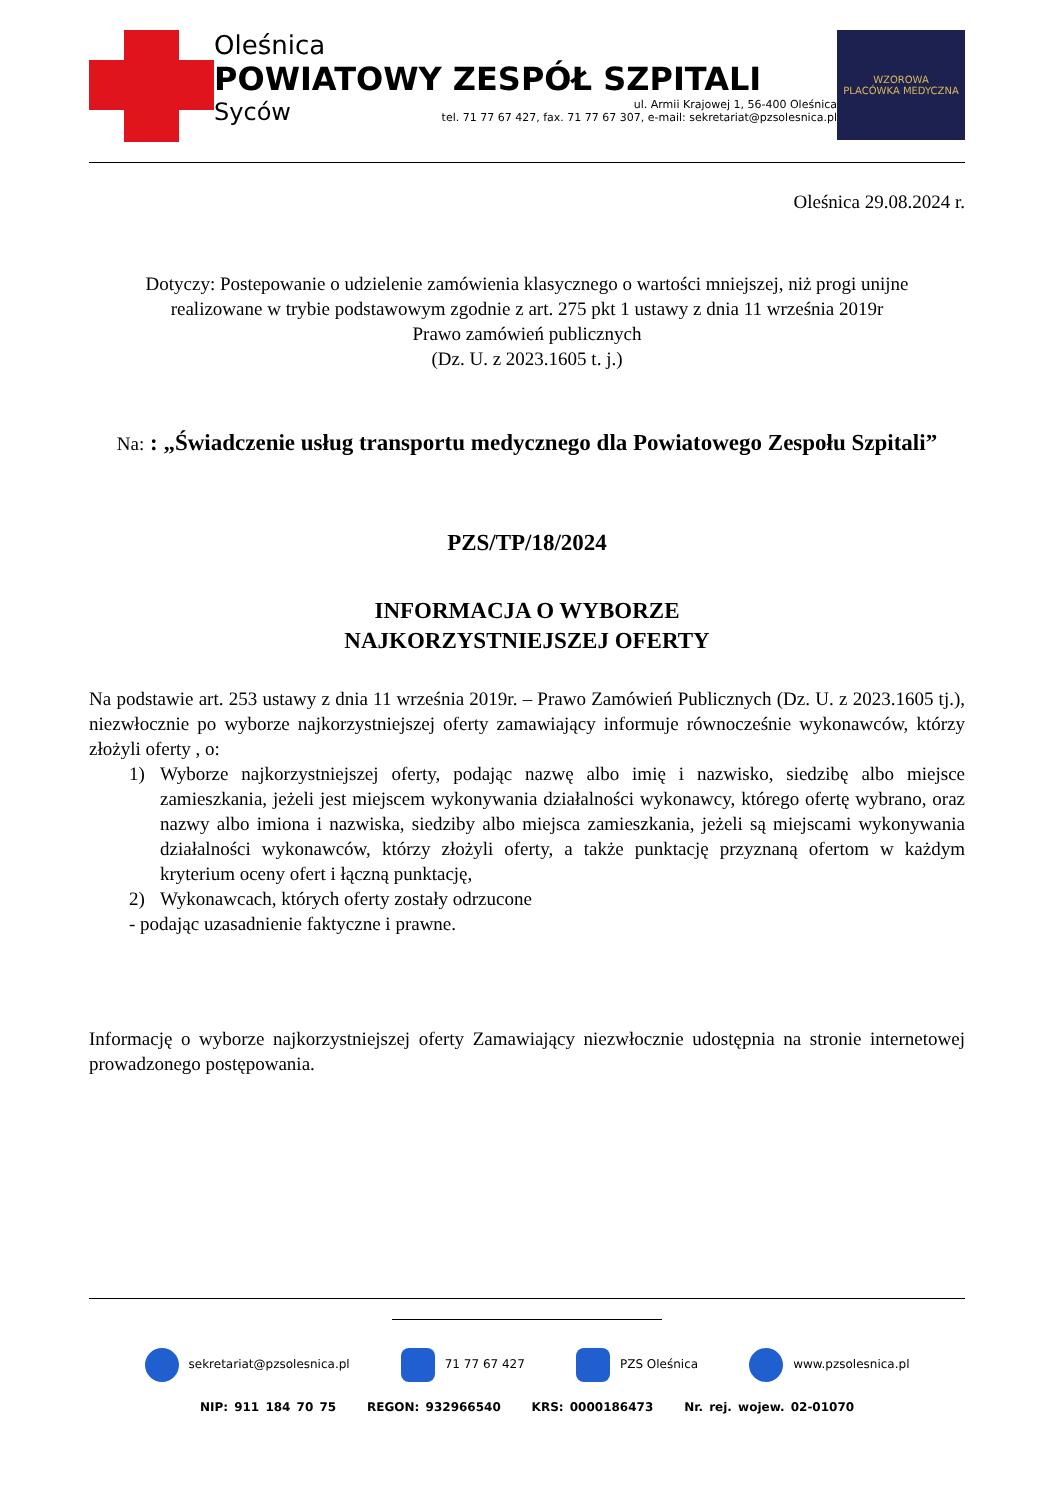Oleśnica
POWIATOWY ZESPÓŁ SZPITALI
Syców ul. Armii Krajowej 1, 56-400 Oleśnica
tel. 71 77 67 427, fax. 71 77 67 307, e-mail: sekretariat@pzsolesnica.pl
WZOROWA
PLACÓWKA MEDYCZNA
Oleśnica 29.08.2024 r.
Dotyczy: Postepowanie o udzielenie zamówienia klasycznego o wartości mniejszej, niż progi unijne
realizowane w trybie podstawowym zgodnie z art. 275 pkt 1 ustawy z dnia 11 września 2019r
Prawo zamówień publicznych
(Dz. U. z 2023.1605 t. j.)
Na: : „Świadczenie usług transportu medycznego dla Powiatowego Zespołu Szpitali”
PZS/TP/18/2024
INFORMACJA O WYBORZE
NAJKORZYSTNIEJSZEJ OFERTY
Na podstawie art. 253 ustawy z dnia 11 września 2019r. – Prawo Zamówień Publicznych (Dz. U. z 2023.1605 tj.), niezwłocznie po wyborze najkorzystniejszej oferty zamawiający informuje równocześnie wykonawców, którzy złożyli oferty , o:
1) Wyborze najkorzystniejszej oferty, podając nazwę albo imię i nazwisko, siedzibę albo miejsce zamieszkania, jeżeli jest miejscem wykonywania działalności wykonawcy, którego ofertę wybrano, oraz nazwy albo imiona i nazwiska, siedziby albo miejsca zamieszkania, jeżeli są miejscami wykonywania działalności wykonawców, którzy złożyli oferty, a także punktację przyznaną ofertom w każdym kryterium oceny ofert i łączną punktację,
2) Wykonawcach, których oferty zostały odrzucone
- podając uzasadnienie faktyczne i prawne.
Informację o wyborze najkorzystniejszej oferty Zamawiający niezwłocznie udostępnia na stronie internetowej prowadzonego postępowania.
sekretariat@pzsolesnica.pl 71 77 67 427 PZS Oleśnica www.pzsolesnica.pl
NIP: 911 184 70 75 REGON: 932966540 KRS: 0000186473 Nr. rej. wojew. 02-01070